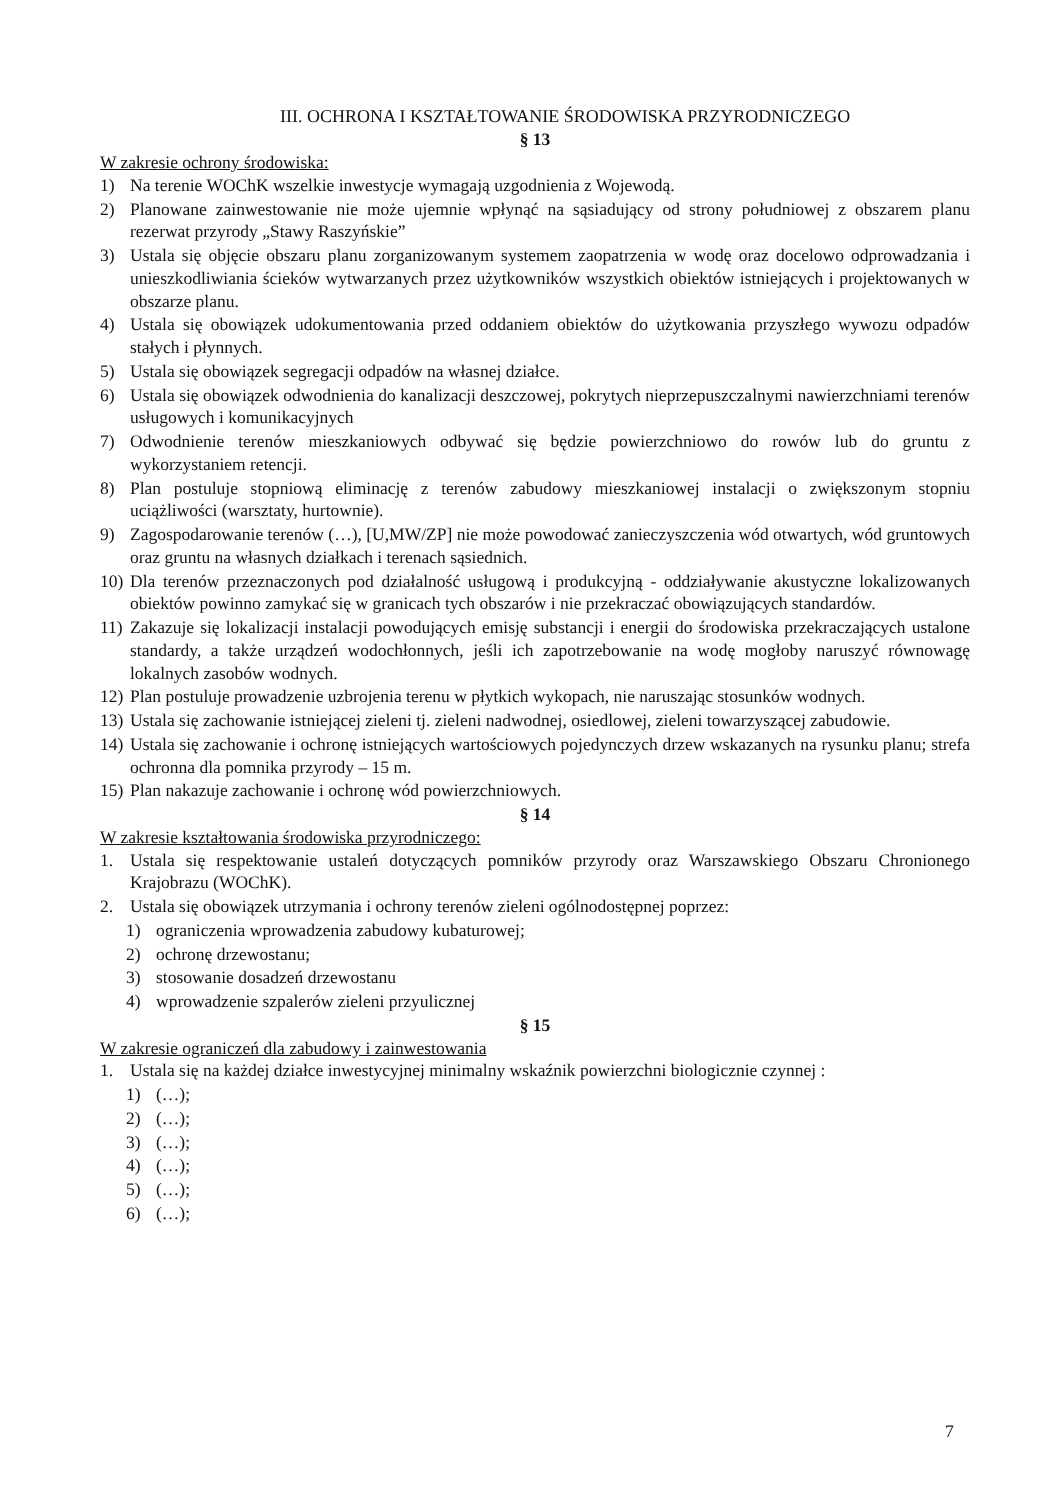III. OCHRONA I KSZTAŁTOWANIE ŚRODOWISKA PRZYRODNICZEGO
§ 13
W zakresie ochrony środowiska:
1) Na terenie WOChK wszelkie inwestycje wymagają uzgodnienia z Wojewodą.
2) Planowane zainwestowanie nie może ujemnie wpłynąć na sąsiadujący od strony południowej z obszarem planu rezerwat przyrody „Stawy Raszyńskie”
3) Ustala się objęcie obszaru planu zorganizowanym systemem zaopatrzenia w wodę oraz docelowo odprowadzania i unieszkodliwiania ścieków wytwarzanych przez użytkowników wszystkich obiektów istniejących i projektowanych w obszarze planu.
4) Ustala się obowiązek udokumentowania przed oddaniem obiektów do użytkowania przyszłego wywozu odpadów stałych i płynnych.
5) Ustala się obowiązek segregacji odpadów na własnej działce.
6) Ustala się obowiązek odwodnienia do kanalizacji deszczowej, pokrytych nieprzepuszczalnymi nawierzchniami terenów usługowych i komunikacyjnych
7) Odwodnienie terenów mieszkaniowych odbywać się będzie powierzchniowo do rowów lub do gruntu z wykorzystaniem retencji.
8) Plan postuluje stopniową eliminację z terenów zabudowy mieszkaniowej instalacji o zwiększonym stopniu uciążliwości (warsztaty, hurtownie).
9) Zagospodarowanie terenów (…), [U,MW/ZP] nie może powodować zanieczyszczenia wód otwartych, wód gruntowych oraz gruntu na własnych działkach i terenach sąsiednich.
10) Dla terenów przeznaczonych pod działalność usługową i produkcyjną - oddziaływanie akustyczne lokalizowanych obiektów powinno zamykać się w granicach tych obszarów i nie przekraczać obowiązujących standardów.
11) Zakazuje się lokalizacji instalacji powodujących emisję substancji i energii do środowiska przekraczających ustalone standardy, a także urządzeń wodochłonnych, jeśli ich zapotrzebowanie na wodę mogłoby naruszyć równowagę lokalnych zasobów wodnych.
12) Plan postuluje prowadzenie uzbrojenia terenu w płytkich wykopach, nie naruszając stosunków wodnych.
13) Ustala się zachowanie istniejącej zieleni tj. zieleni nadwodnej, osiedlowej, zieleni towarzyszącej zabudowie.
14) Ustala się zachowanie i ochronę istniejących wartościowych pojedynczych drzew wskazanych na rysunku planu; strefa ochronna dla pomnika przyrody – 15 m.
15) Plan nakazuje zachowanie i ochronę wód powierzchniowych.
§ 14
W zakresie kształtowania środowiska przyrodniczego:
1. Ustala się respektowanie ustaleń dotyczących pomników przyrody oraz Warszawskiego Obszaru Chronionego Krajobrazu (WOChK).
2. Ustala się obowiązek utrzymania i ochrony terenów zieleni ogólnodostępnej poprzez:
1) ograniczenia wprowadzenia zabudowy kubaturowej;
2) ochronę drzewostanu;
3) stosowanie dosadzeń drzewostanu
4) wprowadzenie szpalerów zieleni przyulicznej
§ 15
W zakresie ograniczeń dla zabudowy i zainwestowania
1. Ustala się na każdej działce inwestycyjnej minimalny wskaźnik powierzchni biologicznie czynnej :
1) (…);
2) (…);
3) (…);
4) (…);
5) (…);
6) (…);
7